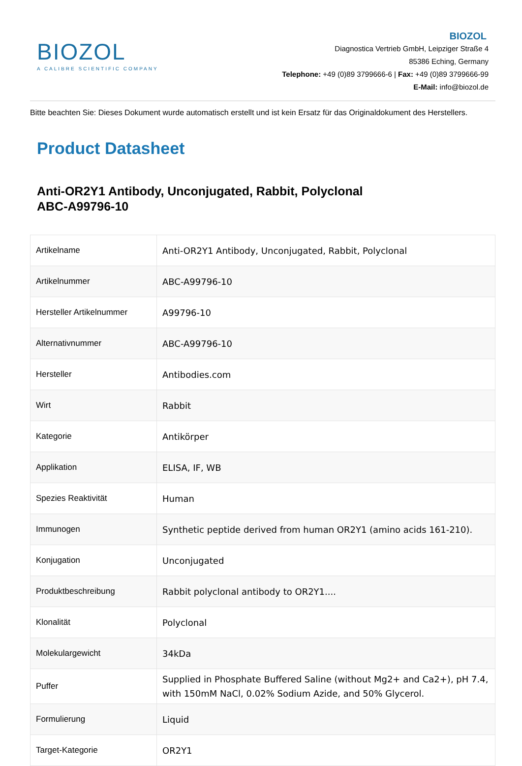BIOZOL
A CALIBRE SCIENTIFIC COMPANY
BIOZOL
Diagnostica Vertrieb GmbH, Leipziger Straße 4
85386 Eching, Germany
Telephone: +49 (0)89 3799666-6 | Fax: +49 (0)89 3799666-99
E-Mail: info@biozol.de
Bitte beachten Sie: Dieses Dokument wurde automatisch erstellt und ist kein Ersatz für das Originaldokument des Herstellers.
Product Datasheet
Anti-OR2Y1 Antibody, Unconjugated, Rabbit, Polyclonal
ABC-A99796-10
| Artikelname | Anti-OR2Y1 Antibody, Unconjugated, Rabbit, Polyclonal |
| Artikelnummer | ABC-A99796-10 |
| Hersteller Artikelnummer | A99796-10 |
| Alternativnummer | ABC-A99796-10 |
| Hersteller | Antibodies.com |
| Wirt | Rabbit |
| Kategorie | Antikörper |
| Applikation | ELISA, IF, WB |
| Spezies Reaktivität | Human |
| Immunogen | Synthetic peptide derived from human OR2Y1 (amino acids 161-210). |
| Konjugation | Unconjugated |
| Produktbeschreibung | Rabbit polyclonal antibody to OR2Y1.... |
| Klonalität | Polyclonal |
| Molekulargewicht | 34kDa |
| Puffer | Supplied in Phosphate Buffered Saline (without Mg2+ and Ca2+), pH 7.4, with 150mM NaCl, 0.02% Sodium Azide, and 50% Glycerol. |
| Formulierung | Liquid |
| Target-Kategorie | OR2Y1 |